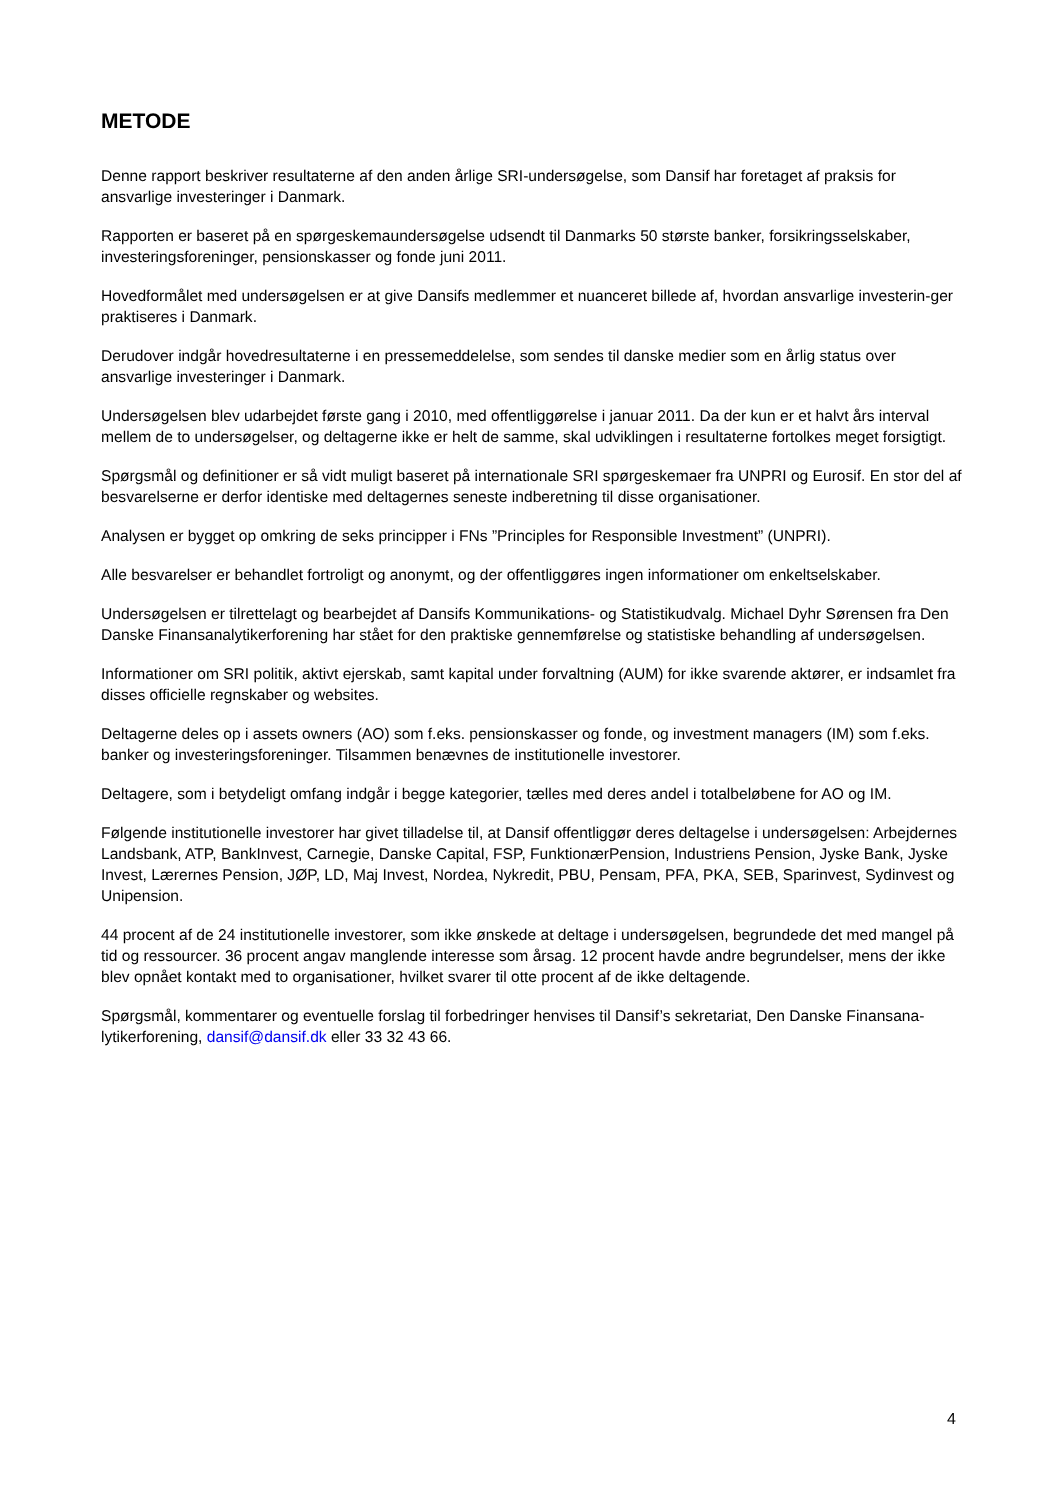METODE
Denne rapport beskriver resultaterne af den anden årlige SRI-undersøgelse, som Dansif har foretaget af praksis for ansvarlige investeringer i Danmark.
Rapporten er baseret på en spørgeskemaundersøgelse udsendt til Danmarks 50 største banker, forsikringsselskaber, investeringsforeninger, pensionskasser og fonde juni 2011.
Hovedformålet med undersøgelsen er at give Dansifs medlemmer et nuanceret billede af, hvordan ansvarlige investerin-ger praktiseres i Danmark.
Derudover indgår hovedresultaterne i en pressemeddelelse, som sendes til danske medier som en årlig status over ansvarlige investeringer i Danmark.
Undersøgelsen blev udarbejdet første gang i 2010, med offentliggørelse i januar 2011. Da der kun er et halvt års interval mellem de to undersøgelser, og deltagerne ikke er helt de samme, skal udviklingen i resultaterne fortolkes meget forsigtigt.
Spørgsmål og definitioner er så vidt muligt baseret på internationale SRI spørgeskemaer fra UNPRI og Eurosif. En stor del af besvarelserne er derfor identiske med deltagernes seneste indberetning til disse organisationer.
Analysen er bygget op omkring de seks principper i FNs ”Principles for Responsible Investment” (UNPRI).
Alle besvarelser er behandlet fortroligt og anonymt, og der offentliggøres ingen informationer om enkeltselskaber.
Undersøgelsen er tilrettelagt og bearbejdet af Dansifs Kommunikations- og Statistikudvalg. Michael Dyhr Sørensen fra Den Danske Finansanalytikerforening har stået for den praktiske gennemførelse og statistiske behandling af undersøgelsen.
Informationer om SRI politik, aktivt ejerskab, samt kapital under forvaltning (AUM) for ikke svarende aktører, er indsamlet fra disses officielle regnskaber og websites.
Deltagerne deles op i assets owners (AO) som f.eks. pensionskasser og fonde, og investment managers (IM) som f.eks. banker og investeringsforeninger. Tilsammen benævnes de institutionelle investorer.
Deltagere, som i betydeligt omfang indgår i begge kategorier, tælles med deres andel i totalbeløbene for AO og IM.
Følgende institutionelle investorer har givet tilladelse til, at Dansif offentliggør deres deltagelse i undersøgelsen: Arbejdernes Landsbank, ATP, BankInvest, Carnegie, Danske Capital, FSP, FunktionærPension, Industriens Pension, Jyske Bank, Jyske Invest, Lærernes Pension, JØP, LD, Maj Invest, Nordea, Nykredit, PBU, Pensam, PFA, PKA, SEB, Sparinvest, Sydinvest og Unipension.
44 procent af de 24 institutionelle investorer, som ikke ønskede at deltage i undersøgelsen, begrundede det med mangel på tid og ressourcer. 36 procent angav manglende interesse som årsag. 12 procent havde andre begrundelser, mens der ikke blev opnået kontakt med to organisationer, hvilket svarer til otte procent af de ikke deltagende.
Spørgsmål, kommentarer og eventuelle forslag til forbedringer henvises til Dansif’s sekretariat, Den Danske Finansana-lytikerforening, dansif@dansif.dk eller 33 32 43 66.
4